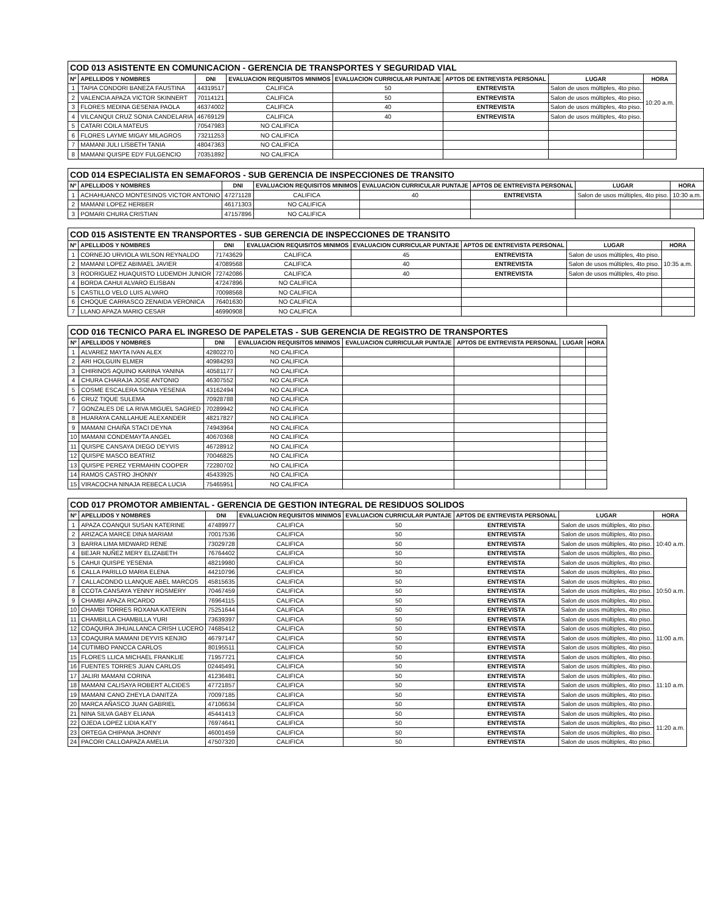| COD 013 ASISTENTE EN COMUNICACION - GERENCIA DE TRANSPORTES Y SEGURIDAD VIAL | | | | | | | |
| Nº | APELLIDOS Y NOMBRES | DNI | EVALUACION REQUISITOS MINIMOS | EVALUACION CURRICULAR PUNTAJE | APTOS DE ENTREVISTA PERSONAL | LUGAR | HORA |
| 1 | TAPIA CONDORI BANEZA FAUSTINA | 44319517 | CALIFICA | 50 | ENTREVISTA | Salon de usos múltiples, 4to piso. | 10:20 a.m. |
| 2 | VALENCIA APAZA VICTOR SKINNERT | 70114121 | CALIFICA | 50 | ENTREVISTA | Salon de usos múltiples, 4to piso. | |
| 3 | FLORES MEDINA GESENIA PAOLA | 46374002 | CALIFICA | 40 | ENTREVISTA | Salon de usos múltiples, 4to piso. | |
| 4 | VILCANQUI CRUZ SONIA CANDELARIA | 46769129 | CALIFICA | 40 | ENTREVISTA | Salon de usos múltiples, 4to piso. | |
| 5 | CATARI COILA MATEUS | 70547983 | NO CALIFICA | | | | |
| 6 | FLORES LAYME MIGAY MILAGROS | 73211253 | NO CALIFICA | | | | |
| 7 | MAMANI JULI LISBETH TANIA | 48047363 | NO CALIFICA | | | | |
| 8 | MAMANI QUISPE EDY FULGENCIO | 70351892 | NO CALIFICA | | | | |
| COD 014 ESPECIALISTA EN SEMAFOROS - SUB GERENCIA DE INSPECCIONES DE TRANSITO | | | | | | | |
| Nº | APELLIDOS Y NOMBRES | DNI | EVALUACION REQUISITOS MINIMOS | EVALUACION CURRICULAR PUNTAJE | APTOS DE ENTREVISTA PERSONAL | LUGAR | HORA |
| 1 | ACHAHUANCO MONTESINOS VICTOR ANTONIO | 47271128 | CALIFICA | 40 | ENTREVISTA | Salon de usos múltiples, 4to piso. | 10:30 a.m. |
| 2 | MAMANI LOPEZ HERBER | 46171303 | NO CALIFICA | | | | |
| 3 | POMARI CHURA CRISTIAN | 47157896 | NO CALIFICA | | | | |
| COD 015 ASISTENTE EN TRANSPORTES - SUB GERENCIA DE INSPECCIONES DE TRANSITO | | | | | | | |
| Nº | APELLIDOS Y NOMBRES | DNI | EVALUACION REQUISITOS MINIMOS | EVALUACION CURRICULAR PUNTAJE | APTOS DE ENTREVISTA PERSONAL | LUGAR | HORA |
| 1 | CORNEJO URVIOLA WILSON REYNALDO | 71743629 | CALIFICA | 45 | ENTREVISTA | Salon de usos múltiples, 4to piso. | 10:35 a.m. |
| 2 | MAMANI LOPEZ ABIMAEL JAVIER | 47089568 | CALIFICA | 40 | ENTREVISTA | Salon de usos múltiples, 4to piso. | |
| 3 | RODRIGUEZ HUAQUISTO LUDEMDH JUNIOR | 72742086 | CALIFICA | 40 | ENTREVISTA | Salon de usos múltiples, 4to piso. | |
| 4 | BORDA CAHUI ALVARO ELISBAN | 47247896 | NO CALIFICA | | | | |
| 5 | CASTILLO VELO LUIS ALVARO | 70098568 | NO CALIFICA | | | | |
| 6 | CHOQUE CARRASCO ZENAIDA VERONICA | 76401630 | NO CALIFICA | | | | |
| 7 | LLANO APAZA MARIO CESAR | 46990908 | NO CALIFICA | | | | |
| COD 016 TECNICO PARA EL INGRESO DE PAPELETAS - SUB GERENCIA DE REGISTRO DE TRANSPORTES | | | | | | | |
| Nº | APELLIDOS Y NOMBRES | DNI | EVALUACION REQUISITOS MINIMOS | EVALUACION CURRICULAR PUNTAJE | APTOS DE ENTREVISTA PERSONAL | LUGAR | HORA |
| 1 | ALVAREZ MAYTA IVAN ALEX | 42802270 | NO CALIFICA | | | | |
| 2 | ARI HOLGUIN ELMER | 40984293 | NO CALIFICA | | | | |
| 3 | CHIRINOS AQUINO KARINA YANINA | 40581177 | NO CALIFICA | | | | |
| 4 | CHURA CHARAJA JOSE ANTONIO | 46307552 | NO CALIFICA | | | | |
| 5 | COSME ESCALERA SONIA YESENIA | 43162494 | NO CALIFICA | | | | |
| 6 | CRUZ TIQUE SULEMA | 70928788 | NO CALIFICA | | | | |
| 7 | GONZALES DE LA RIVA MIGUEL SAGRED | 70289942 | NO CALIFICA | | | | |
| 8 | HUARAYA CANLLAHUE ALEXANDER | 48217827 | NO CALIFICA | | | | |
| 9 | MAMANI CHAIÑA STACI DEYNA | 74943964 | NO CALIFICA | | | | |
| 10 | MAMANI CONDEMAYTA ANGEL | 40670368 | NO CALIFICA | | | | |
| 11 | QUISPE CANSAYA DIEGO DEYVIS | 46728912 | NO CALIFICA | | | | |
| 12 | QUISPE MASCO BEATRIZ | 70046825 | NO CALIFICA | | | | |
| 13 | QUISPE PEREZ YERMAHIN COOPER | 72280702 | NO CALIFICA | | | | |
| 14 | RAMOS CASTRO JHONNY | 45433925 | NO CALIFICA | | | | |
| 15 | VIRACOCHA NINAJA REBECA LUCIA | 75465951 | NO CALIFICA | | | | |
| COD 017 PROMOTOR AMBIENTAL - GERENCIA DE GESTION INTEGRAL DE RESIDUOS SOLIDOS | | | | | | | |
| Nº | APELLIDOS Y NOMBRES | DNI | EVALUACION REQUISITOS MINIMOS | EVALUACION CURRICULAR PUNTAJE | APTOS DE ENTREVISTA PERSONAL | LUGAR | HORA |
| 1 | APAZA COANQUI SUSAN KATERINE | 47489977 | CALIFICA | 50 | ENTREVISTA | Salon de usos múltiples, 4to piso. | 10:40 a.m. |
| 2 | ARIZACA MARCE DINA MARIAM | 70017536 | CALIFICA | 50 | ENTREVISTA | Salon de usos múltiples, 4to piso. | |
| 3 | BARRA LIMA MIDWARD RENE | 73029728 | CALIFICA | 50 | ENTREVISTA | Salon de usos múltiples, 4to piso. | |
| 4 | BEJAR NUÑEZ MERY ELIZABETH | 76764402 | CALIFICA | 50 | ENTREVISTA | Salon de usos múltiples, 4to piso. | |
| 5 | CAHUI QUISPE YESENIA | 48219980 | CALIFICA | 50 | ENTREVISTA | Salon de usos múltiples, 4to piso. | |
| 6 | CALLA PARILLO MARIA ELENA | 44210796 | CALIFICA | 50 | ENTREVISTA | Salon de usos múltiples, 4to piso. | 10:50 a.m. |
| 7 | CALLACONDO LLANQUE ABEL MARCOS | 45815635 | CALIFICA | 50 | ENTREVISTA | Salon de usos múltiples, 4to piso. | |
| 8 | CCOTA CANSAYA YENNY ROSMERY | 70467459 | CALIFICA | 50 | ENTREVISTA | Salon de usos múltiples, 4to piso. | |
| 9 | CHAMBI APAZA RICARDO | 76964115 | CALIFICA | 50 | ENTREVISTA | Salon de usos múltiples, 4to piso. | |
| 10 | CHAMBI TORRES ROXANA KATERIN | 75251644 | CALIFICA | 50 | ENTREVISTA | Salon de usos múltiples, 4to piso. | |
| 11 | CHAMBILLA CHAMBILLA YURI | 73639397 | CALIFICA | 50 | ENTREVISTA | Salon de usos múltiples, 4to piso. | 11:00 a.m. |
| 12 | COAQUIRA JIHUALLANCA CRISH LUCERO | 74685412 | CALIFICA | 50 | ENTREVISTA | Salon de usos múltiples, 4to piso. | |
| 13 | COAQUIRA MAMANI DEYVIS KENJIO | 46797147 | CALIFICA | 50 | ENTREVISTA | Salon de usos múltiples, 4to piso. | |
| 14 | CUTIMBO PANCCA CARLOS | 80195511 | CALIFICA | 50 | ENTREVISTA | Salon de usos múltiples, 4to piso. | |
| 15 | FLORES LLICA MICHAEL FRANKLIE | 71957721 | CALIFICA | 50 | ENTREVISTA | Salon de usos múltiples, 4to piso. | |
| 16 | FUENTES TORRES JUAN CARLOS | 02445491 | CALIFICA | 50 | ENTREVISTA | Salon de usos múltiples, 4to piso. | 11:10 a.m. |
| 17 | JALIRI MAMANI CORINA | 41236481 | CALIFICA | 50 | ENTREVISTA | Salon de usos múltiples, 4to piso. | |
| 18 | MAMANI CALISAYA ROBERT ALCIDES | 47721857 | CALIFICA | 50 | ENTREVISTA | Salon de usos múltiples, 4to piso. | |
| 19 | MAMANI CANO ZHEYLA DANITZA | 70097185 | CALIFICA | 50 | ENTREVISTA | Salon de usos múltiples, 4to piso. | |
| 20 | MARCA AÑASCO JUAN GABRIEL | 47106634 | CALIFICA | 50 | ENTREVISTA | Salon de usos múltiples, 4to piso. | |
| 21 | NINA SILVA GABY ELIANA | 45441413 | CALIFICA | 50 | ENTREVISTA | Salon de usos múltiples, 4to piso. | 11:20 a.m. |
| 22 | OJEDA LOPEZ LIDIA KATY | 76974641 | CALIFICA | 50 | ENTREVISTA | Salon de usos múltiples, 4to piso. | |
| 23 | ORTEGA CHIPANA JHONNY | 46001459 | CALIFICA | 50 | ENTREVISTA | Salon de usos múltiples, 4to piso. | |
| 24 | PACORI CALLOAPAZA AMELIA | 47507320 | CALIFICA | 50 | ENTREVISTA | Salon de usos múltiples, 4to piso. | |